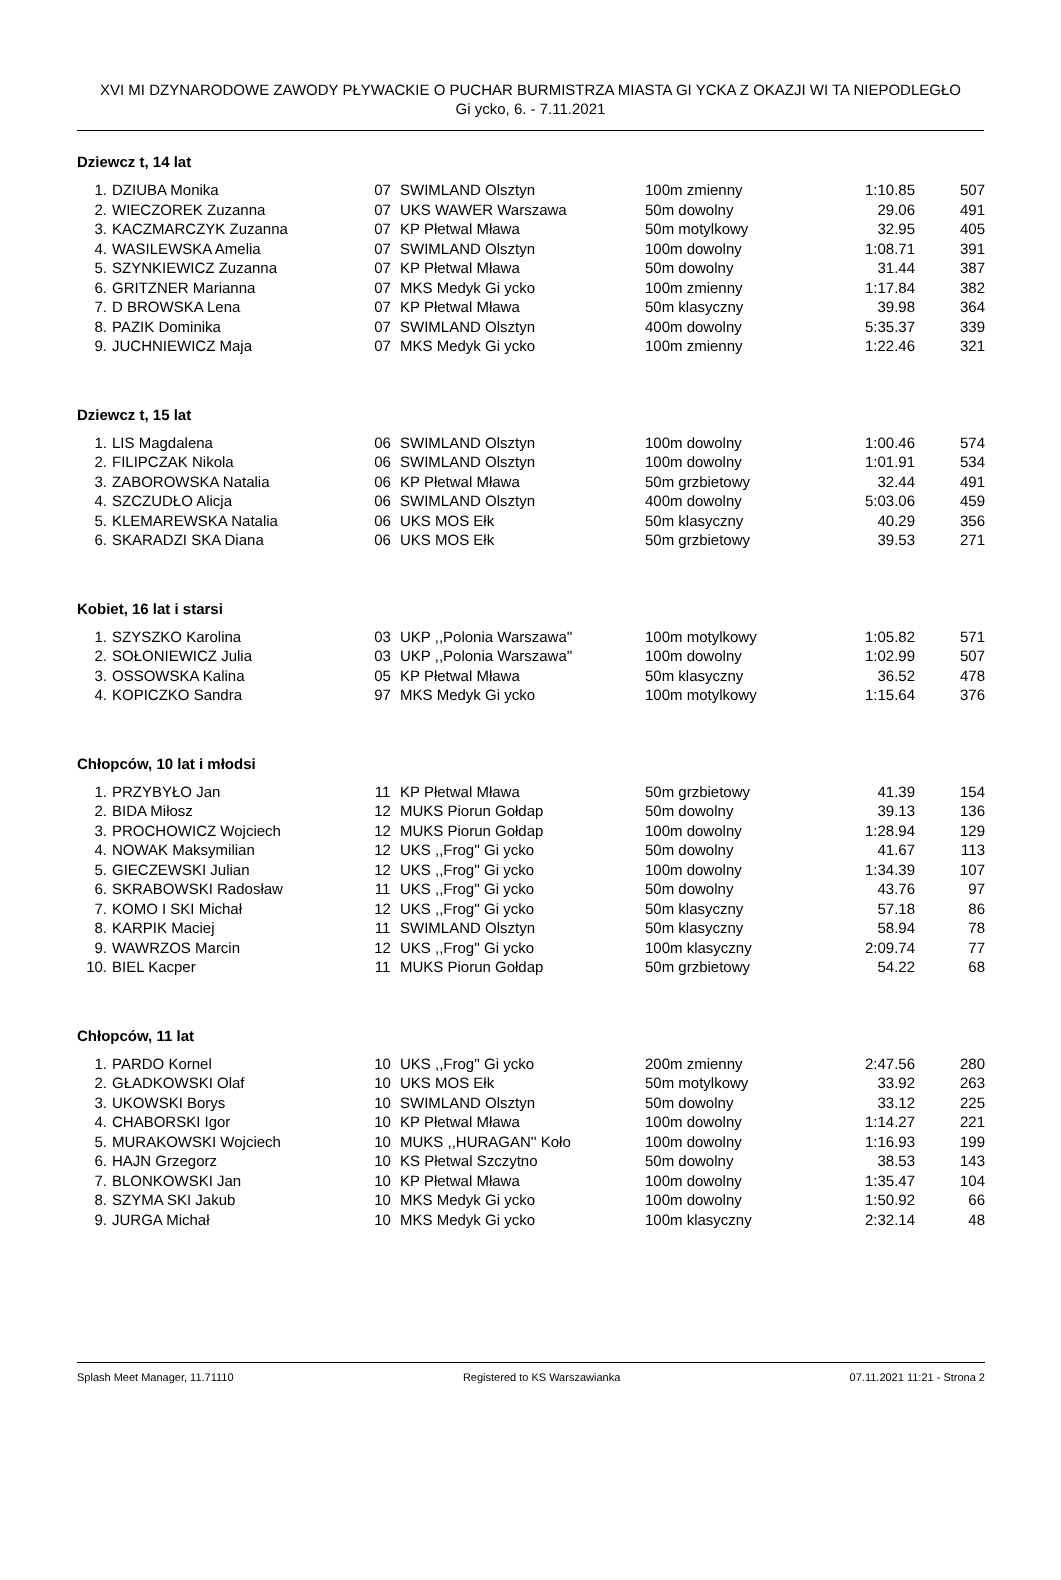XVI MI DZYNARODOWE ZAWODY PŁYWACKIE O PUCHAR BURMISTRZA MIASTA GI YCKA Z OKAZJI WI TA NIEPODLEGŁO
Gi ycko, 6. - 7.11.2021
Dziewcz t, 14 lat
| 1. | DZIUBA Monika | 07 | SWIMLAND Olsztyn | 100m zmienny | 1:10.85 | 507 |
| 2. | WIECZOREK Zuzanna | 07 | UKS WAWER Warszawa | 50m dowolny | 29.06 | 491 |
| 3. | KACZMARCZYK Zuzanna | 07 | KP Płetwal Mława | 50m motylkowy | 32.95 | 405 |
| 4. | WASILEWSKA Amelia | 07 | SWIMLAND Olsztyn | 100m dowolny | 1:08.71 | 391 |
| 5. | SZYNKIEWICZ Zuzanna | 07 | KP Płetwal Mława | 50m dowolny | 31.44 | 387 |
| 6. | GRITZNER Marianna | 07 | MKS Medyk Gi ycko | 100m zmienny | 1:17.84 | 382 |
| 7. | D BROWSKA Lena | 07 | KP Płetwal Mława | 50m klasyczny | 39.98 | 364 |
| 8. | PAZIK Dominika | 07 | SWIMLAND Olsztyn | 400m dowolny | 5:35.37 | 339 |
| 9. | JUCHNIEWICZ Maja | 07 | MKS Medyk Gi ycko | 100m zmienny | 1:22.46 | 321 |
Dziewcz t, 15 lat
| 1. | LIS Magdalena | 06 | SWIMLAND Olsztyn | 100m dowolny | 1:00.46 | 574 |
| 2. | FILIPCZAK Nikola | 06 | SWIMLAND Olsztyn | 100m dowolny | 1:01.91 | 534 |
| 3. | ZABOROWSKA Natalia | 06 | KP Płetwal Mława | 50m grzbietowy | 32.44 | 491 |
| 4. | SZCZUDŁO Alicja | 06 | SWIMLAND Olsztyn | 400m dowolny | 5:03.06 | 459 |
| 5. | KLEMAREWSKA Natalia | 06 | UKS MOS Ełk | 50m klasyczny | 40.29 | 356 |
| 6. | SKARADZI SKA Diana | 06 | UKS MOS Ełk | 50m grzbietowy | 39.53 | 271 |
Kobiet, 16 lat i starsi
| 1. | SZYSZKO Karolina | 03 | UKP ,,Polonia Warszawa'' | 100m motylkowy | 1:05.82 | 571 |
| 2. | SOŁONIEWICZ Julia | 03 | UKP ,,Polonia Warszawa'' | 100m dowolny | 1:02.99 | 507 |
| 3. | OSSOWSKA Kalina | 05 | KP Płetwal Mława | 50m klasyczny | 36.52 | 478 |
| 4. | KOPICZKO Sandra | 97 | MKS Medyk Gi ycko | 100m motylkowy | 1:15.64 | 376 |
Chłopców, 10 lat i młodsi
| 1. | PRZYBYŁO Jan | 11 | KP Płetwal Mława | 50m grzbietowy | 41.39 | 154 |
| 2. | BIDA Miłosz | 12 | MUKS Piorun Gołdap | 50m dowolny | 39.13 | 136 |
| 3. | PROCHOWICZ Wojciech | 12 | MUKS Piorun Gołdap | 100m dowolny | 1:28.94 | 129 |
| 4. | NOWAK Maksymilian | 12 | UKS ,,Frog'' Gi ycko | 50m dowolny | 41.67 | 113 |
| 5. | GIECZEWSKI Julian | 12 | UKS ,,Frog'' Gi ycko | 100m dowolny | 1:34.39 | 107 |
| 6. | SKRABOWSKI Radosław | 11 | UKS ,,Frog'' Gi ycko | 50m dowolny | 43.76 | 97 |
| 7. | KOMO I SKI Michał | 12 | UKS ,,Frog'' Gi ycko | 50m klasyczny | 57.18 | 86 |
| 8. | KARPIK Maciej | 11 | SWIMLAND Olsztyn | 50m klasyczny | 58.94 | 78 |
| 9. | WAWRZOS Marcin | 12 | UKS ,,Frog'' Gi ycko | 100m klasyczny | 2:09.74 | 77 |
| 10. | BIEL Kacper | 11 | MUKS Piorun Gołdap | 50m grzbietowy | 54.22 | 68 |
Chłopców, 11 lat
| 1. | PARDO Kornel | 10 | UKS ,,Frog'' Gi ycko | 200m zmienny | 2:47.56 | 280 |
| 2. | GŁADKOWSKI Olaf | 10 | UKS MOS Ełk | 50m motylkowy | 33.92 | 263 |
| 3. | UKOWSKI Borys | 10 | SWIMLAND Olsztyn | 50m dowolny | 33.12 | 225 |
| 4. | CHABORSKI Igor | 10 | KP Płetwal Mława | 100m dowolny | 1:14.27 | 221 |
| 5. | MURAKOWSKI Wojciech | 10 | MUKS ,,HURAGAN'' Koło | 100m dowolny | 1:16.93 | 199 |
| 6. | HAJN Grzegorz | 10 | KS Płetwal Szczytno | 50m dowolny | 38.53 | 143 |
| 7. | BLONKOWSKI Jan | 10 | KP Płetwal Mława | 100m dowolny | 1:35.47 | 104 |
| 8. | SZYMA SKI Jakub | 10 | MKS Medyk Gi ycko | 100m dowolny | 1:50.92 | 66 |
| 9. | JURGA Michał | 10 | MKS Medyk Gi ycko | 100m klasyczny | 2:32.14 | 48 |
Splash Meet Manager, 11.71110 Registered to KS Warszawianka 07.11.2021 11:21 - Strona 2